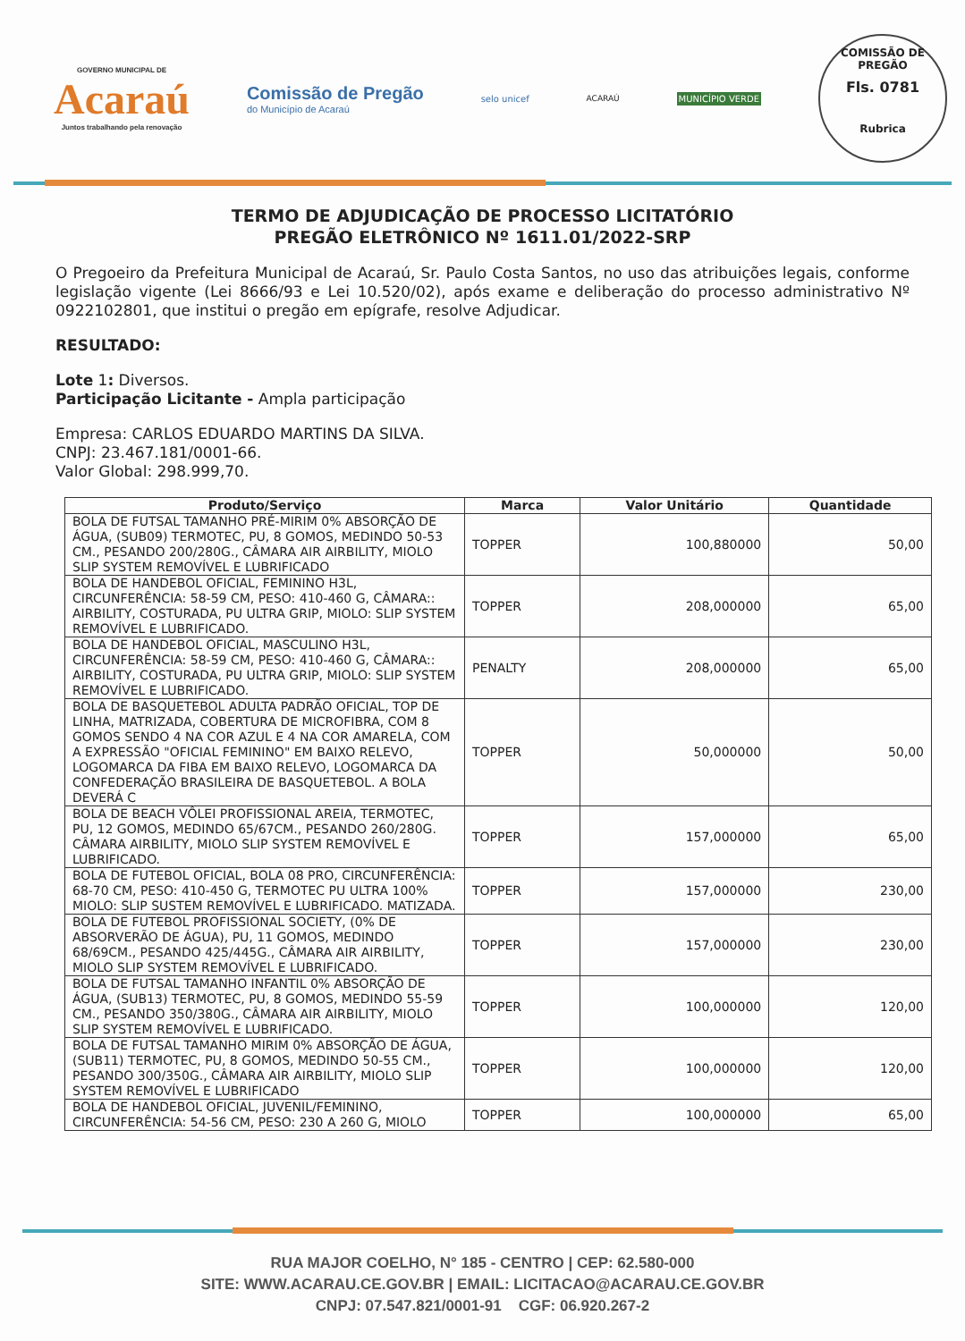GOVERNO MUNICIPAL DE
Acaraú
Juntos trabalhando pela renovação
Comissão de Pregão
do Município de Acaraú
selo unicef ACARAÚ MUNICÍPIO VERDE
COMISSÃO DE PREGÃO
Fls. 0781
Rubrica
TERMO DE ADJUDICAÇÃO DE PROCESSO LICITATÓRIO
PREGÃO ELETRÔNICO Nº 1611.01/2022-SRP
O Pregoeiro da Prefeitura Municipal de Acaraú, Sr. Paulo Costa Santos, no uso das atribuições legais, conforme legislação vigente (Lei 8666/93 e Lei 10.520/02), após exame e deliberação do processo administrativo Nº 0922102801, que institui o pregão em epígrafe, resolve Adjudicar.
RESULTADO:
Lote 1: Diversos.
Participação Licitante - Ampla participação
Empresa: CARLOS EDUARDO MARTINS DA SILVA.
CNPJ: 23.467.181/0001-66.
Valor Global: 298.999,70.
| Produto/Serviço | Marca | Valor Unitário | Quantidade |
| --- | --- | --- | --- |
| BOLA DE FUTSAL TAMANHO PRÉ-MIRIM 0% ABSORÇÃO DE ÁGUA, (SUB09) TERMOTEC, PU, 8 GOMOS, MEDINDO 50-53 CM., PESANDO 200/280G., CÂMARA AIR AIRBILITY, MIOLO SLIP SYSTEM REMOVÍVEL E LUBRIFICADO | TOPPER | 100,880000 | 50,00 |
| BOLA DE HANDEBOL OFICIAL, FEMININO H3L, CIRCUNFERÊNCIA: 58-59 CM, PESO: 410-460 G, CÂMARA:: AIRBILITY, COSTURADA, PU ULTRA GRIP, MIOLO: SLIP SYSTEM REMOVÍVEL E LUBRIFICADO. | TOPPER | 208,000000 | 65,00 |
| BOLA DE HANDEBOL OFICIAL, MASCULINO H3L, CIRCUNFERÊNCIA: 58-59 CM, PESO: 410-460 G, CÂMARA:: AIRBILITY, COSTURADA, PU ULTRA GRIP, MIOLO: SLIP SYSTEM REMOVÍVEL E LUBRIFICADO. | PENALTY | 208,000000 | 65,00 |
| BOLA DE BASQUETEBOL ADULTA PADRÃO OFICIAL, TOP DE LINHA, MATRIZADA, COBERTURA DE MICROFIBRA, COM 8 GOMOS SENDO 4 NA COR AZUL E 4 NA COR AMARELA, COM A EXPRESSÃO "OFICIAL FEMININO" EM BAIXO RELEVO, LOGOMARCA DA FIBA EM BAIXO RELEVO, LOGOMARCA DA CONFEDERAÇÃO BRASILEIRA DE BASQUETEBOL. A BOLA DEVERÁ C | TOPPER | 50,000000 | 50,00 |
| BOLA DE BEACH VÔLEI PROFISSIONAL AREIA, TERMOTEC, PU, 12 GOMOS, MEDINDO 65/67CM., PESANDO 260/280G. CÂMARA AIRBILITY, MIOLO SLIP SYSTEM REMOVÍVEL E LUBRIFICADO. | TOPPER | 157,000000 | 65,00 |
| BOLA DE FUTEBOL OFICIAL, BOLA 08 PRO, CIRCUNFERÊNCIA: 68-70 CM, PESO: 410-450 G, TERMOTEC PU ULTRA 100% MIOLO: SLIP SUSTEM REMOVÍVEL E LUBRIFICADO. MATIZADA. | TOPPER | 157,000000 | 230,00 |
| BOLA DE FUTEBOL PROFISSIONAL SOCIETY, (0% DE ABSORVERÃO DE ÁGUA), PU, 11 GOMOS, MEDINDO 68/69CM., PESANDO 425/445G., CÂMARA AIR AIRBILITY, MIOLO SLIP SYSTEM REMOVÍVEL E LUBRIFICADO. | TOPPER | 157,000000 | 230,00 |
| BOLA DE FUTSAL TAMANHO INFANTIL 0% ABSORÇÃO DE ÁGUA, (SUB13) TERMOTEC, PU, 8 GOMOS, MEDINDO 55-59 CM., PESANDO 350/380G., CÂMARA AIR AIRBILITY, MIOLO SLIP SYSTEM REMOVÍVEL E LUBRIFICADO. | TOPPER | 100,000000 | 120,00 |
| BOLA DE FUTSAL TAMANHO MIRIM 0% ABSORÇÃO DE ÁGUA, (SUB11) TERMOTEC, PU, 8 GOMOS, MEDINDO 50-55 CM., PESANDO 300/350G., CÂMARA AIR AIRBILITY, MIOLO SLIP SYSTEM REMOVÍVEL E LUBRIFICADO | TOPPER | 100,000000 | 120,00 |
| BOLA DE HANDEBOL OFICIAL, JUVENIL/FEMININO, CIRCUNFERÊNCIA: 54-56 CM, PESO: 230 A 260 G, MIOLO | TOPPER | 100,000000 | 65,00 |
RUA MAJOR COELHO, N° 185 - CENTRO | CEP: 62.580-000
SITE: WWW.ACARAU.CE.GOV.BR | EMAIL: LICITACAO@ACARAU.CE.GOV.BR
CNPJ: 07.547.821/0001-91 CGF: 06.920.267-2